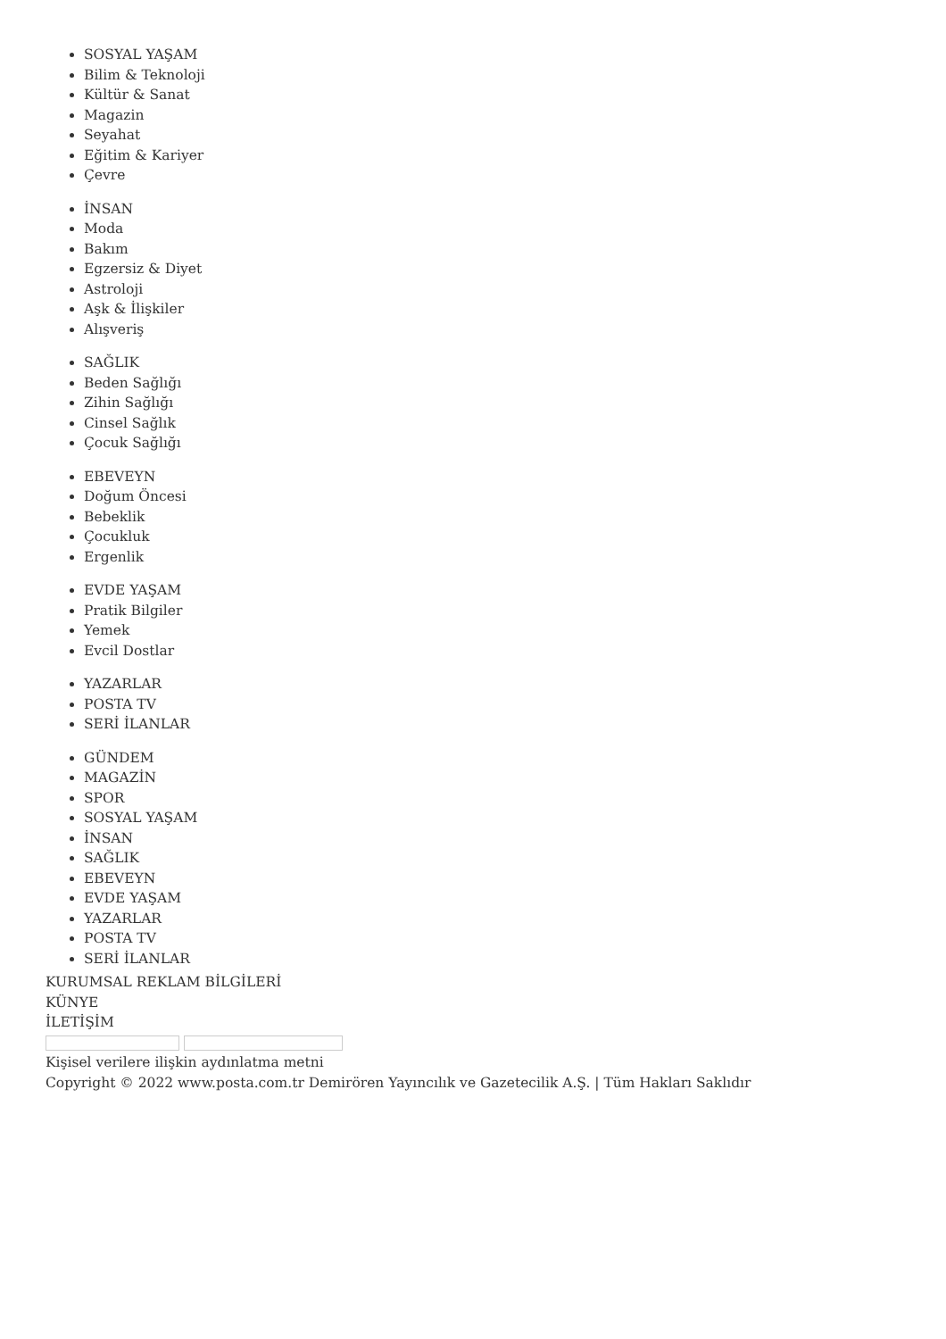SOSYAL YAŞAM
Bilim & Teknoloji
Kültür & Sanat
Magazin
Seyahat
Eğitim & Kariyer
Çevre
İNSAN
Moda
Bakım
Egzersiz & Diyet
Astroloji
Aşk & İlişkiler
Alışveriş
SAĞLIK
Beden Sağlığı
Zihin Sağlığı
Cinsel Sağlık
Çocuk Sağlığı
EBEVEYN
Doğum Öncesi
Bebeklik
Çocukluk
Ergenlik
EVDE YAŞAM
Pratik Bilgiler
Yemek
Evcil Dostlar
YAZARLAR
POSTA TV
SERİ İLANLAR
GÜNDEM
MAGAZİN
SPOR
SOSYAL YAŞAM
İNSAN
SAĞLIK
EBEVEYN
EVDE YAŞAM
YAZARLAR
POSTA TV
SERİ İLANLAR
KURUMSAL REKLAM BİLGİLERİ
KÜNYE
İLETİŞİM
Kişisel verilere ilişkin aydınlatma metni
Copyright © 2022 www.posta.com.tr Demirören Yayıncılık ve Gazetecilik A.Ş. | Tüm Hakları Saklıdır